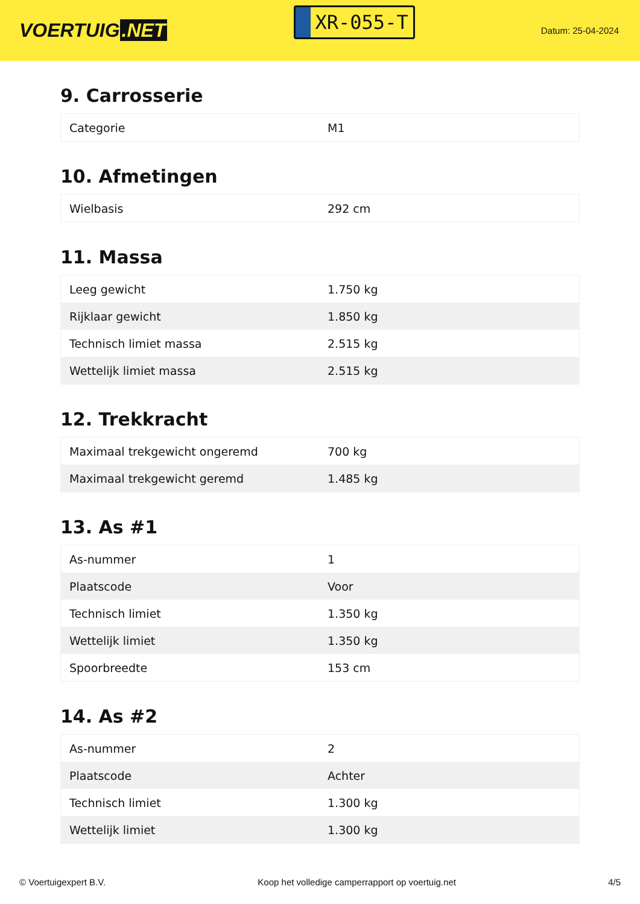VOERTUIG.NET
XR-055-T
Datum: 25-04-2024
9. Carrosserie
| Categorie | M1 |
10. Afmetingen
| Wielbasis | 292 cm |
11. Massa
| Leeg gewicht | 1.750 kg |
| Rijklaar gewicht | 1.850 kg |
| Technisch limiet massa | 2.515 kg |
| Wettelijk limiet massa | 2.515 kg |
12. Trekkracht
| Maximaal trekgewicht ongeremd | 700 kg |
| Maximaal trekgewicht geremd | 1.485 kg |
13. As #1
| As-nummer | 1 |
| Plaatscode | Voor |
| Technisch limiet | 1.350 kg |
| Wettelijk limiet | 1.350 kg |
| Spoorbreedte | 153 cm |
14. As #2
| As-nummer | 2 |
| Plaatscode | Achter |
| Technisch limiet | 1.300 kg |
| Wettelijk limiet | 1.300 kg |
© Voertuigexpert B.V. Koop het volledige camperrapport op voertuig.net 4/5